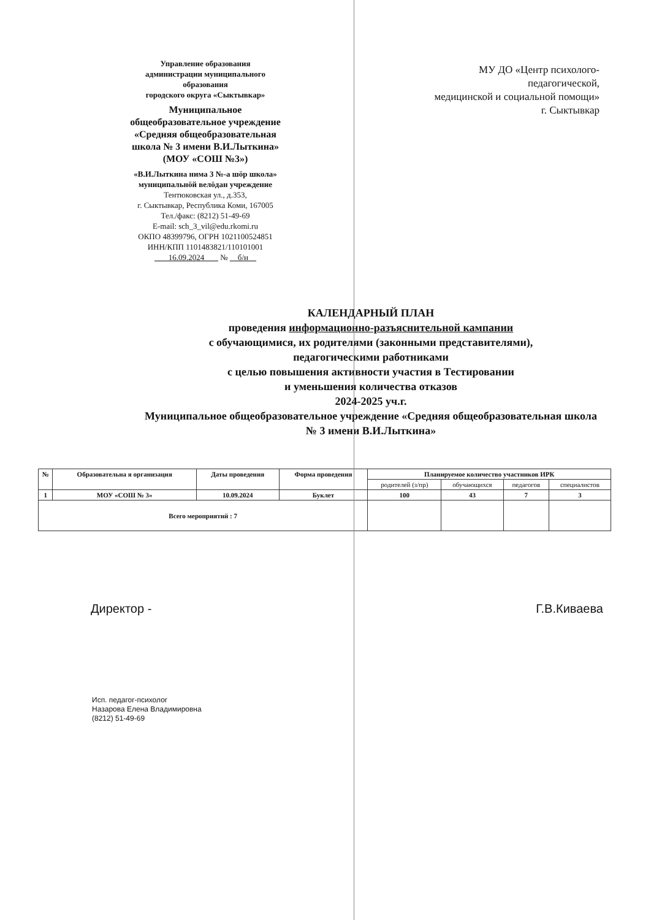Управление образования
администрации муниципального
образования
городского округа «Сыктывкар»
Муниципальное
общеобразовательное учреждение
«Средняя общеобразовательная
школа № 3 имени В.И.Лыткина»
(МОУ «СОШ №3»)
«В.И.Лыткина нима 3 №-а шöр школа»
муниципальнöй велöдан учреждение
Тентюковская ул., д.353,
г. Сыктывкар, Республика Коми, 167005
Тел./факс: (8212) 51-49-69
E-mail: sch_3_vil@edu.rkomi.ru
ОКПО 48399796, ОГРН 1021100524851
ИНН/КПП 1101483821/110101001
16.09.2024 № б/н
МУ ДО «Центр психолого-
педагогической,
медицинской и социальной помощи»
г. Сыктывкар
КАЛЕНДАРНЫЙ ПЛАН
проведения информационно-разъяснительной кампании
с обучающимися, их родителями (законными представителями),
педагогическими работниками
с целью повышения активности участия в Тестировании
и уменьшения количества отказов
2024-2025 уч.г.
Муниципальное общеобразовательное учреждение «Средняя общеобразовательная школа № 3 имени В.И.Лыткина»
| № | Образовательна я организация | Даты проведения | Форма проведения | Планируемое количество участников ИРК | | | |
| --- | --- | --- | --- | --- | --- | --- | --- |
| | | | | родителей (з/пр) | обучающихся | педагогов | специалистов |
| 1 | МОУ «СОШ № 3» | 10.09.2024 | Буклет | 100 | 43 | 7 | 3 |
| Всего мероприятий : 7 | | | | | | | |
Директор - Г.В.Киваева
Исп. педагог-психолог
Назарова Елена Владимировна
(8212) 51-49-69